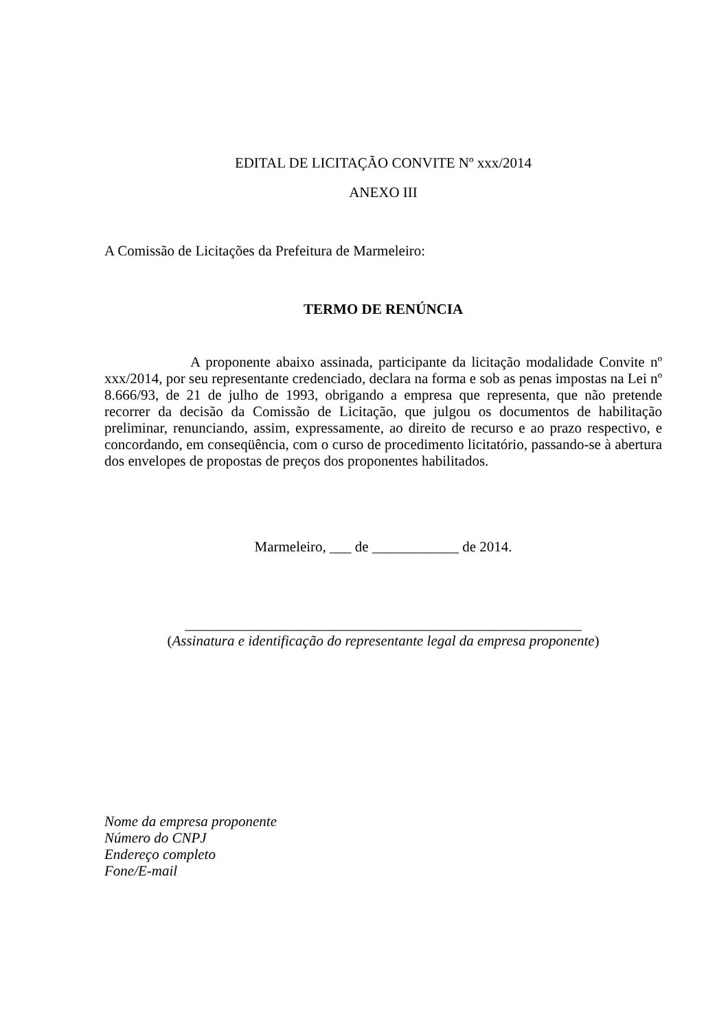EDITAL DE LICITAÇÃO CONVITE Nº xxx/2014
ANEXO III
A Comissão de Licitações da Prefeitura de Marmeleiro:
TERMO DE RENÚNCIA
A proponente abaixo assinada, participante da licitação modalidade Convite nº xxx/2014, por seu representante credenciado, declara na forma e sob as penas impostas na Lei nº 8.666/93, de 21 de julho de 1993, obrigando a empresa que representa, que não pretende recorrer da decisão da Comissão de Licitação, que julgou os documentos de habilitação preliminar, renunciando, assim, expressamente, ao direito de recurso e ao prazo respectivo, e concordando, em conseqüência, com o curso de procedimento licitatório, passando-se à abertura dos envelopes de propostas de preços dos proponentes habilitados.
Marmeleiro, ___ de ____________ de 2014.
_______________________________________________________
(Assinatura e identificação do representante legal da empresa proponente)
Nome da empresa proponente
Número do CNPJ
Endereço completo
Fone/E-mail